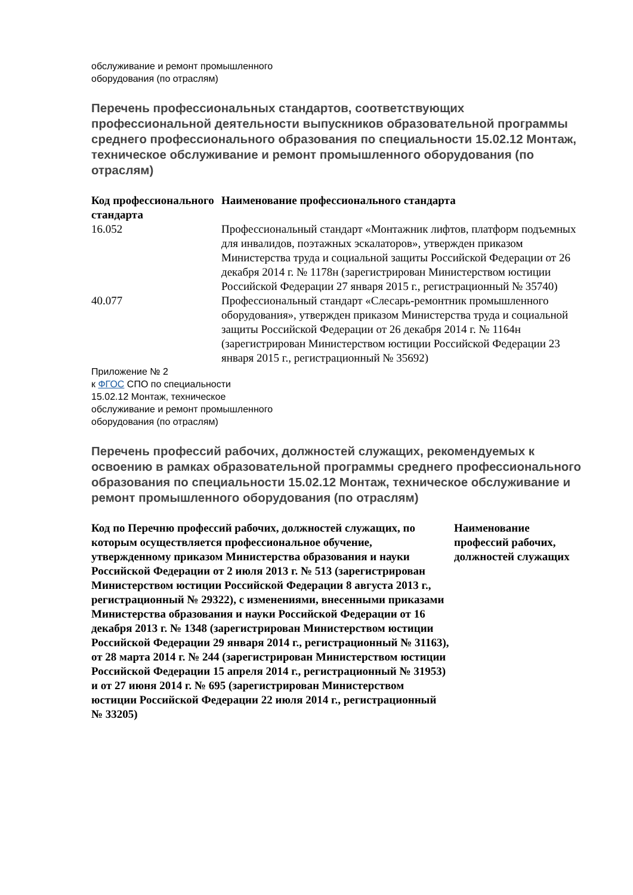обслуживание и ремонт промышленного
оборудования (по отраслям)
Перечень профессиональных стандартов, соответствующих профессиональной деятельности выпускников образовательной программы среднего профессионального образования по специальности 15.02.12 Монтаж, техническое обслуживание и ремонт промышленного оборудования (по отраслям)
| Код профессионального стандарта | Наименование профессионального стандарта |
| --- | --- |
| 16.052 | Профессиональный стандарт «Монтажник лифтов, платформ подъемных для инвалидов, поэтажных эскалаторов», утвержден приказом Министерства труда и социальной защиты Российской Федерации от 26 декабря 2014 г. № 1178н (зарегистрирован Министерством юстиции Российской Федерации 27 января 2015 г., регистрационный № 35740) |
| 40.077 | Профессиональный стандарт «Слесарь-ремонтник промышленного оборудования», утвержден приказом Министерства труда и социальной защиты Российской Федерации от 26 декабря 2014 г. № 1164н (зарегистрирован Министерством юстиции Российской Федерации 23 января 2015 г., регистрационный № 35692) |
Приложение № 2
к ФГОС СПО по специальности
15.02.12 Монтаж, техническое
обслуживание и ремонт промышленного
оборудования (по отраслям)
Перечень профессий рабочих, должностей служащих, рекомендуемых к освоению в рамках образовательной программы среднего профессионального образования по специальности 15.02.12 Монтаж, техническое обслуживание и ремонт промышленного оборудования (по отраслям)
| Код по Перечню профессий рабочих, должностей служащих, по которым осуществляется профессиональное обучение, утвержденному приказом Министерства образования и науки Российской Федерации от 2 июля 2013 г. № 513 (зарегистрирован Министерством юстиции Российской Федерации 8 августа 2013 г., регистрационный № 29322), с изменениями, внесенными приказами Министерства образования и науки Российской Федерации от 16 декабря 2013 г. № 1348 (зарегистрирован Министерством юстиции Российской Федерации 29 января 2014 г., регистрационный № 31163), от 28 марта 2014 г. № 244 (зарегистрирован Министерством юстиции Российской Федерации 15 апреля 2014 г., регистрационный № 31953) и от 27 июня 2014 г. № 695 (зарегистрирован Министерством юстиции Российской Федерации 22 июля 2014 г., регистрационный № 33205) | Наименование профессий рабочих, должностей служащих |
| --- | --- |